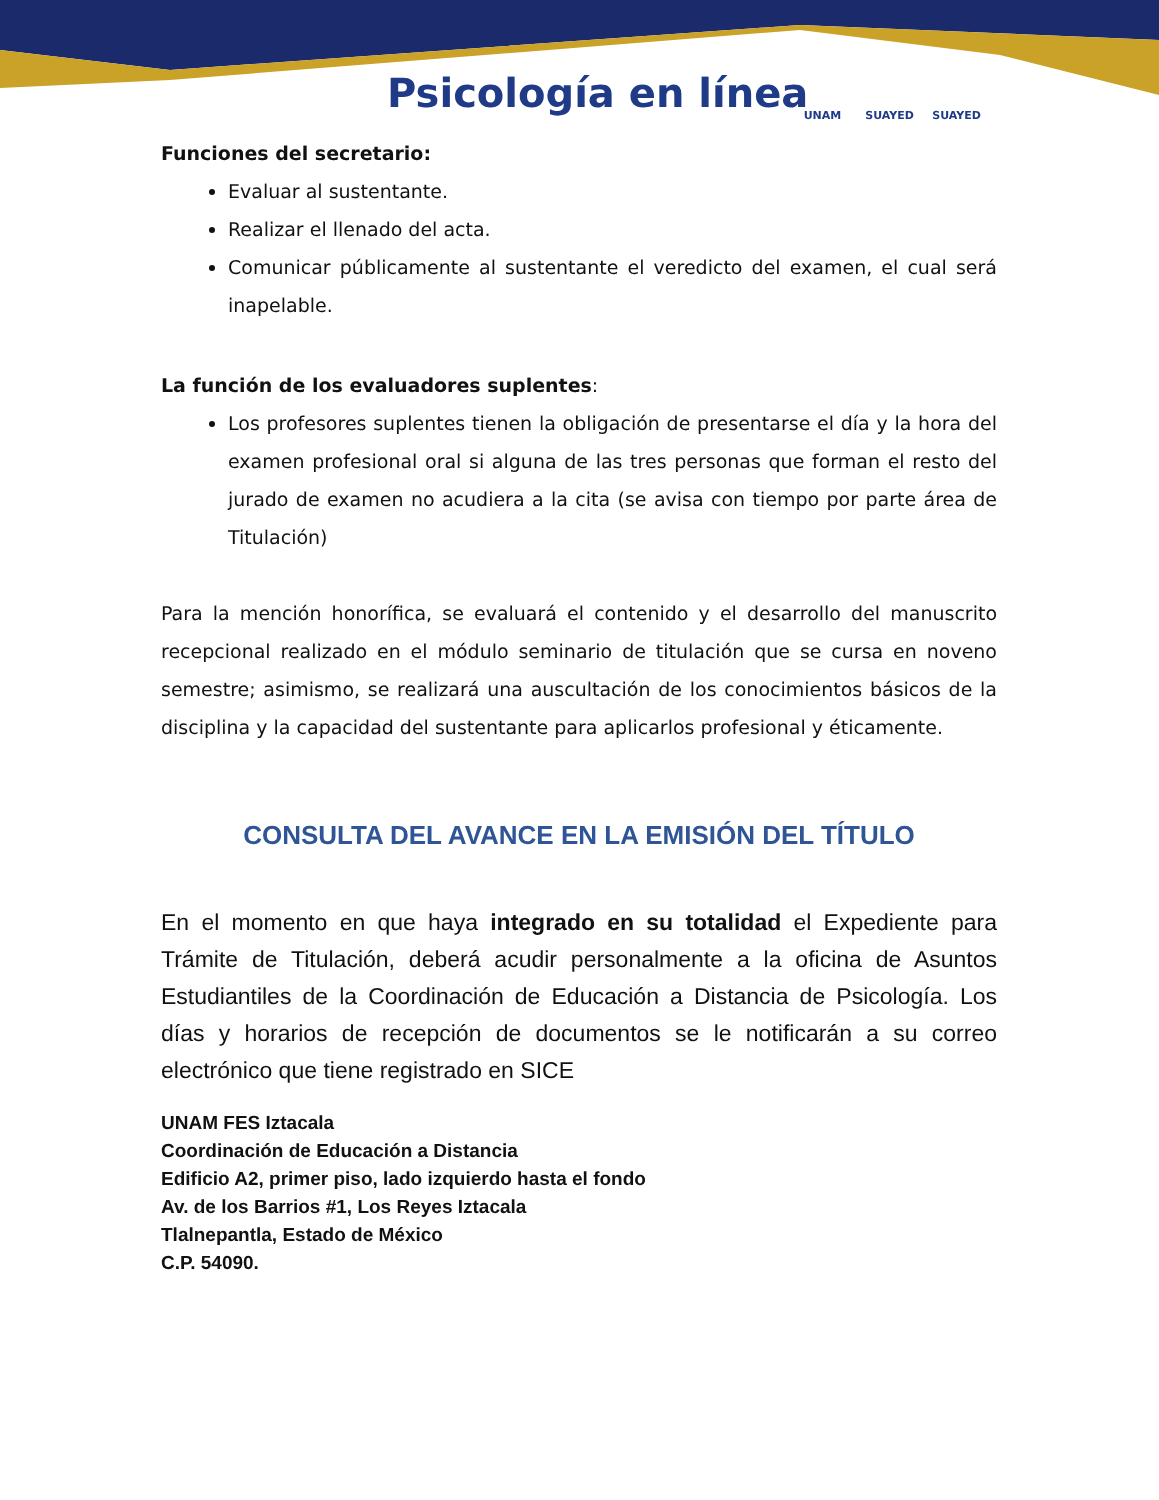Psicología en línea
UNAM SUAYED SUAYED
Funciones del secretario:
Evaluar al sustentante.
Realizar el llenado del acta.
Comunicar públicamente al sustentante el veredicto del examen, el cual será inapelable.
La función de los evaluadores suplentes:
Los profesores suplentes tienen la obligación de presentarse el día y la hora del examen profesional oral si alguna de las tres personas que forman el resto del jurado de examen no acudiera a la cita (se avisa con tiempo por parte área de Titulación)
Para la mención honorífica, se evaluará el contenido y el desarrollo del manuscrito recepcional realizado en el módulo seminario de titulación que se cursa en noveno semestre; asimismo, se realizará una auscultación de los conocimientos básicos de la disciplina y la capacidad del sustentante para aplicarlos profesional y éticamente.
CONSULTA DEL AVANCE EN LA EMISIÓN DEL TÍTULO
En el momento en que haya integrado en su totalidad el Expediente para Trámite de Titulación, deberá acudir personalmente a la oficina de Asuntos Estudiantiles de la Coordinación de Educación a Distancia de Psicología. Los días y horarios de recepción de documentos se le notificarán a su correo electrónico que tiene registrado en SICE
UNAM FES Iztacala
Coordinación de Educación a Distancia
Edificio A2, primer piso, lado izquierdo hasta el fondo
Av. de los Barrios #1, Los Reyes Iztacala
Tlalnepantla, Estado de México
C.P. 54090.